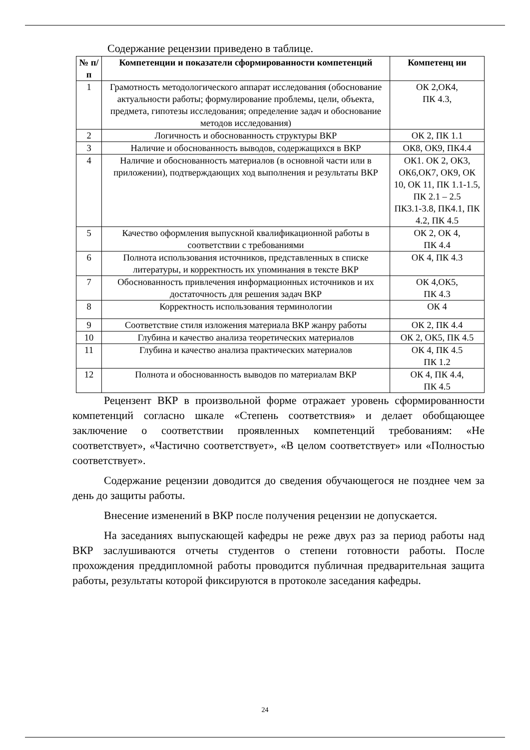Содержание рецензии приведено в таблице.
| № п/п | Компетенции и показатели сформированности компетенций | Компетенц ии |
| --- | --- | --- |
| 1 | Грамотность методологического аппарат исследования (обоснование актуальности работы; формулирование проблемы, цели, объекта, предмета, гипотезы исследования; определение задач и обоснование методов исследования) | ОК 2,ОК4, ПК 4.3, |
| 2 | Логичность и обоснованность структуры ВКР | ОК 2, ПК 1.1 |
| 3 | Наличие и обоснованность выводов, содержащихся в ВКР | ОК8, ОК9, ПК4.4 |
| 4 | Наличие и обоснованность материалов (в основной части или в приложении), подтверждающих ход выполнения и результаты ВКР | ОК1. ОК 2, ОК3, ОК6,ОК7, ОК9, ОК 10, ОК 11, ПК 1.1-1.5, ПК 2.1 – 2.5 ПК3.1-3.8, ПК4.1, ПК 4.2, ПК 4.5 |
| 5 | Качество оформления выпускной квалификационной работы в соответствии с требованиями | ОК 2, ОК 4, ПК 4.4 |
| 6 | Полнота использования источников, представленных в списке литературы, и корректность их упоминания в тексте ВКР | ОК 4, ПК 4.3 |
| 7 | Обоснованность привлечения информационных источников и их достаточность для решения задач ВКР | ОК 4,ОК5, ПК 4.3 |
| 8 | Корректность использования терминологии | ОК 4 |
| 9 | Соответствие стиля изложения материала ВКР жанру работы | ОК 2, ПК 4.4 |
| 10 | Глубина и качество анализа теоретических материалов | ОК 2, ОК5, ПК 4.5 |
| 11 | Глубина и качество анализа практических материалов | ОК 4, ПК 4.5 ПК 1.2 |
| 12 | Полнота и обоснованность выводов по материалам ВКР | ОК 4, ПК 4.4, ПК 4.5 |
Рецензент ВКР в произвольной форме отражает уровень сформированности компетенций согласно шкале «Степень соответствия» и делает обобщающее заключение о соответствии проявленных компетенций требованиям: «Не соответствует», «Частично соответствует», «В целом соответствует» или «Полностью соответствует».
Содержание рецензии доводится до сведения обучающегося не позднее чем за день до защиты работы.
Внесение изменений в ВКР после получения рецензии не допускается.
На заседаниях выпускающей кафедры не реже двух раз за период работы над ВКР заслушиваются отчеты студентов о степени готовности работы. После прохождения преддипломной работы проводится публичная предварительная защита работы, результаты которой фиксируются в протоколе заседания кафедры.
24